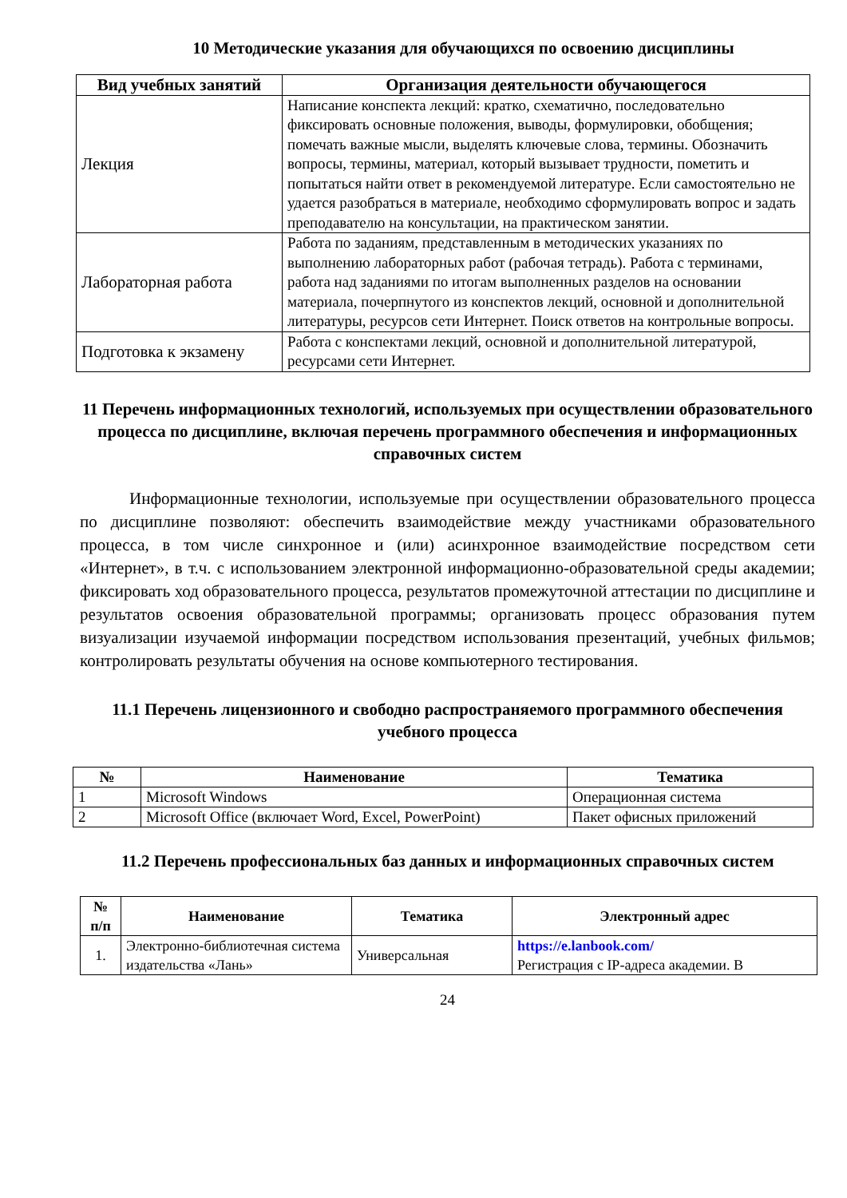10 Методические указания для обучающихся по освоению дисциплины
| Вид учебных занятий | Организация деятельности обучающегося |
| --- | --- |
| Лекция | Написание конспекта лекций: кратко, схематично, последовательно фиксировать основные положения, выводы, формулировки, обобщения; помечать важные мысли, выделять ключевые слова, термины. Обозначить вопросы, термины, материал, который вызывает трудности, пометить и попытаться найти ответ в рекомендуемой литературе. Если самостоятельно не удается разобраться в материале, необходимо сформулировать вопрос и задать преподавателю на консультации, на практическом занятии. |
| Лабораторная работа | Работа по заданиям, представленным в методических указаниях по выполнению лабораторных работ (рабочая тетрадь). Работа с терминами, работа над заданиями по итогам выполненных разделов на основании материала, почерпнутого из конспектов лекций, основной и дополнительной литературы, ресурсов сети Интернет. Поиск ответов на контрольные вопросы. |
| Подготовка к экзамену | Работа с конспектами лекций, основной и дополнительной литературой, ресурсами сети Интернет. |
11 Перечень информационных технологий, используемых при осуществлении образовательного процесса по дисциплине, включая перечень программного обеспечения и информационных справочных систем
Информационные технологии, используемые при осуществлении образовательного процесса по дисциплине позволяют: обеспечить взаимодействие между участниками образовательного процесса, в том числе синхронное и (или) асинхронное взаимодействие посредством сети «Интернет», в т.ч. с использованием электронной информационно-образовательной среды академии; фиксировать ход образовательного процесса, результатов промежуточной аттестации по дисциплине и результатов освоения образовательной программы; организовать процесс образования путем визуализации изучаемой информации посредством использования презентаций, учебных фильмов; контролировать результаты обучения на основе компьютерного тестирования.
11.1 Перечень лицензионного и свободно распространяемого программного обеспечения учебного процесса
| № | Наименование | Тематика |
| --- | --- | --- |
| 1 | Microsoft Windows | Операционная система |
| 2 | Microsoft Office (включает Word, Excel, PowerPoint) | Пакет офисных приложений |
11.2 Перечень профессиональных баз данных и информационных справочных систем
| № п/п | Наименование | Тематика | Электронный адрес |
| --- | --- | --- | --- |
| 1. | Электронно-библиотечная система издательства «Лань» | Универсальная | https://e.lanbook.com/ Регистрация с IP-адреса академии. В |
24